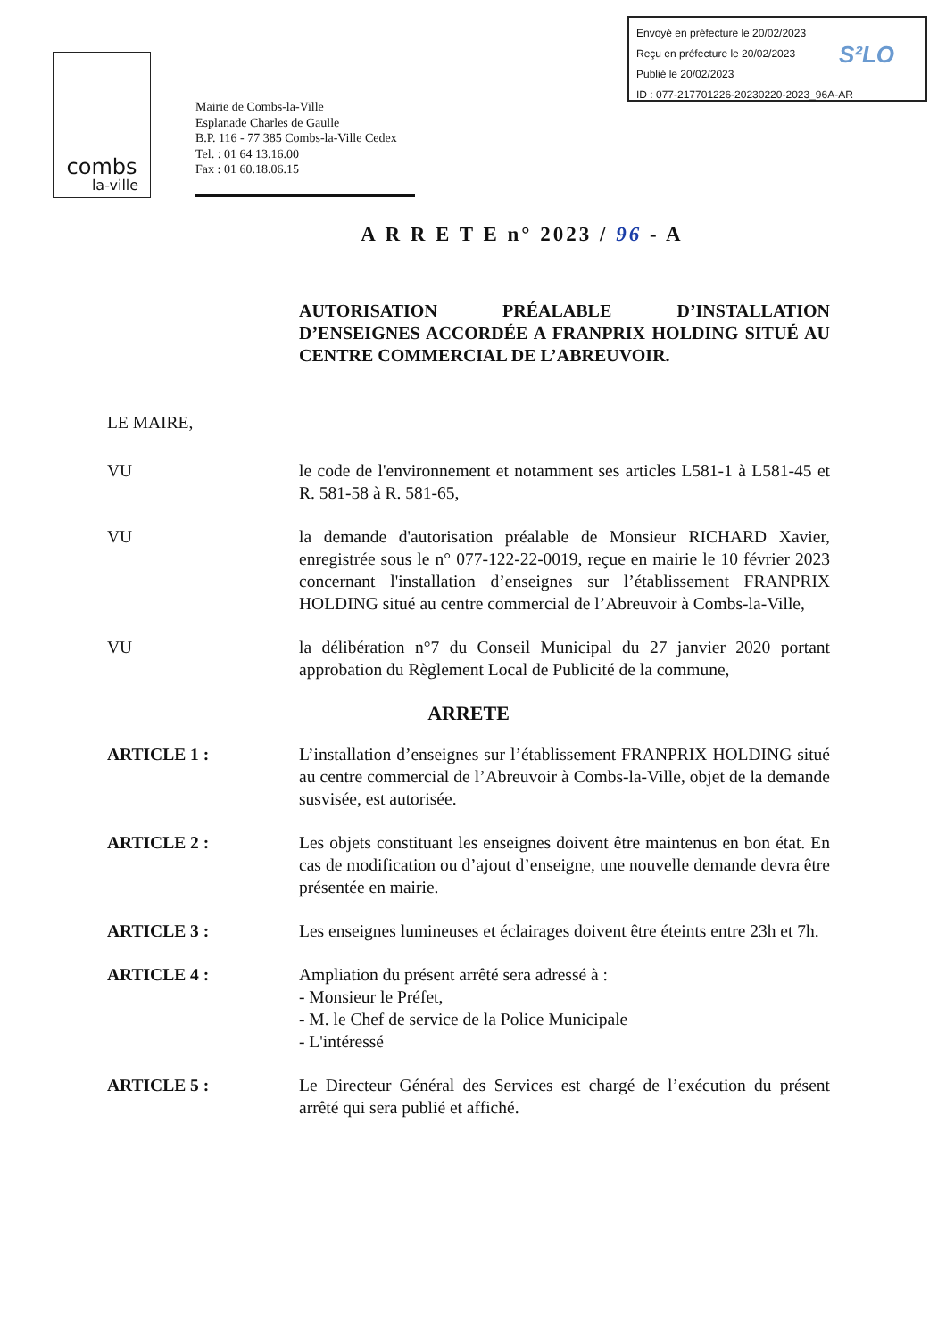Envoyé en préfecture le 20/02/2023
Reçu en préfecture le 20/02/2023
Publié le 20/02/2023
ID : 077-217701226-20230220-2023_96A-AR
S²LO
combs
la-ville
Mairie de Combs-la-Ville
Esplanade Charles de Gaulle
B.P. 116 - 77 385 Combs-la-Ville Cedex
Tel. : 01 64 13.16.00
Fax : 01 60.18.06.15
A R R E T E n° 2023 / 96 - A
AUTORISATION PRÉALABLE D’INSTALLATION D’ENSEIGNES ACCORDÉE A FRANPRIX HOLDING SITUÉ AU CENTRE COMMERCIAL DE L’ABREUVOIR.
LE MAIRE,
VU le code de l'environnement et notamment ses articles L581-1 à L581-45 et R. 581-58 à R. 581-65,
VU la demande d'autorisation préalable de Monsieur RICHARD Xavier, enregistrée sous le n° 077-122-22-0019, reçue en mairie le 10 février 2023 concernant l'installation d’enseignes sur l’établissement FRANPRIX HOLDING situé au centre commercial de l’Abreuvoir à Combs-la-Ville,
VU la délibération n°7 du Conseil Municipal du 27 janvier 2020 portant approbation du Règlement Local de Publicité de la commune,
ARRETE
ARTICLE 1 : L’installation d’enseignes sur l’établissement FRANPRIX HOLDING situé au centre commercial de l’Abreuvoir à Combs-la-Ville, objet de la demande susvisée, est autorisée.
ARTICLE 2 : Les objets constituant les enseignes doivent être maintenus en bon état. En cas de modification ou d’ajout d’enseigne, une nouvelle demande devra être présentée en mairie.
ARTICLE 3 : Les enseignes lumineuses et éclairages doivent être éteints entre 23h et 7h.
ARTICLE 4 : Ampliation du présent arrêté sera adressé à :
- Monsieur le Préfet,
- M. le Chef de service de la Police Municipale
- L'intéressé
ARTICLE 5 : Le Directeur Général des Services est chargé de l’exécution du présent arrêté qui sera publié et affiché.